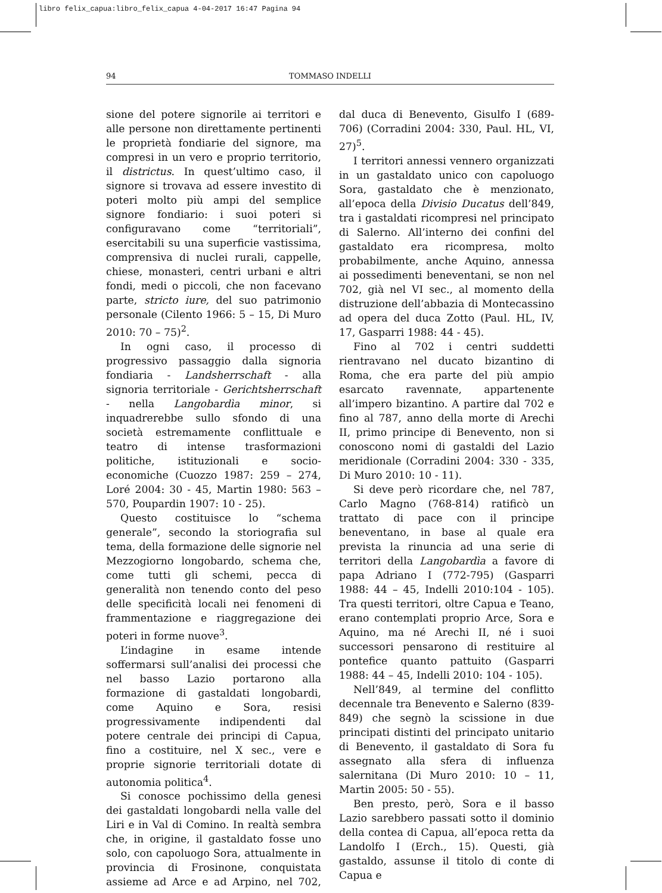libro felix_capua:libro_felix_capua 4-04-2017 16:47 Pagina 94
94 TOMMASO INDELLI
sione del potere signorile ai territori e alle persone non direttamente pertinenti le proprietà fondiarie del signore, ma compresi in un vero e proprio territorio, il districtus. In quest’ultimo caso, il signore si trovava ad essere investito di poteri molto più ampi del semplice signore fondiario: i suoi poteri si configuravano come “territoriali”, esercitabili su una superficie vastissima, comprensiva di nuclei rurali, cappelle, chiese, monasteri, centri urbani e altri fondi, medi o piccoli, che non facevano parte, stricto iure, del suo patrimonio personale (Cilento 1966: 5 – 15, Di Muro 2010: 70 – 75)<sup>2</sup>.
In ogni caso, il processo di progressivo passaggio dalla signoria fondiaria - Landsherrschaft - alla signoria territoriale - Gerichtsherrschaft - nella Langobardìa minor, si inquadrerebbe sullo sfondo di una società estremamente conflittuale e teatro di intense trasformazioni politiche, istituzionali e socio-economiche (Cuozzo 1987: 259 – 274, Loré 2004: 30 - 45, Martin 1980: 563 – 570, Poupardin 1907: 10 - 25).
Questo costituisce lo “schema generale”, secondo la storiografia sul tema, della formazione delle signorie nel Mezzogiorno longobardo, schema che, come tutti gli schemi, pecca di generalità non tenendo conto del peso delle specificità locali nei fenomeni di frammentazione e riaggregazione dei poteri in forme nuove<sup>3</sup>.
L’indagine in esame intende soffermarsi sull’analisi dei processi che nel basso Lazio portarono alla formazione di gastaldati longobardi, come Aquino e Sora, resisi progressivamente indipendenti dal potere centrale dei principi di Capua, fino a costituire, nel X sec., vere e proprie signorie territoriali dotate di autonomia politica<sup>4</sup>.
Si conosce pochissimo della genesi dei gastaldati longobardi nella valle del Liri e in Val di Comino. In realtà sembra che, in origine, il gastaldato fosse uno solo, con capoluogo Sora, attualmente in provincia di Frosinone, conquistata assieme ad Arce e ad Arpino, nel 702, dal duca di Benevento, Gisulfo I (689-706) (Corradini 2004: 330, Paul. HL, VI, 27)<sup>5</sup>.
I territori annessi vennero organizzati in un gastaldato unico con capoluogo Sora, gastaldato che è menzionato, all’epoca della Divisio Ducatus dell’849, tra i gastaldati ricompresi nel principato di Salerno. All’interno dei confini del gastaldato era ricompresa, molto probabilmente, anche Aquino, annessa ai possedimenti beneventani, se non nel 702, già nel VI sec., al momento della distruzione dell’abbazia di Montecassino ad opera del duca Zotto (Paul. HL, IV, 17, Gasparri 1988: 44 - 45).
Fino al 702 i centri suddetti rientravano nel ducato bizantino di Roma, che era parte del più ampio esarcato ravennate, appartenente all’impero bizantino. A partire dal 702 e fino al 787, anno della morte di Arechi II, primo principe di Benevento, non si conoscono nomi di gastaldi del Lazio meridionale (Corradini 2004: 330 - 335, Di Muro 2010: 10 - 11).
Si deve però ricordare che, nel 787, Carlo Magno (768-814) ratificò un trattato di pace con il principe beneventano, in base al quale era prevista la rinuncia ad una serie di territori della Langobardìa a favore di papa Adriano I (772-795) (Gasparri 1988: 44 – 45, Indelli 2010:104 - 105). Tra questi territori, oltre Capua e Teano, erano contemplati proprio Arce, Sora e Aquino, ma né Arechi II, né i suoi successori pensarono di restituire al pontefice quanto pattuito (Gasparri 1988: 44 – 45, Indelli 2010: 104 - 105).
Nell’849, al termine del conflitto decennale tra Benevento e Salerno (839-849) che segnò la scissione in due principati distinti del principato unitario di Benevento, il gastaldato di Sora fu assegnato alla sfera di influenza salernitana (Di Muro 2010: 10 – 11, Martin 2005: 50 - 55).
Ben presto, però, Sora e il basso Lazio sarebbero passati sotto il dominio della contea di Capua, all’epoca retta da Landolfo I (Erch., 15). Questi, già gastaldo, assunse il titolo di conte di Capua e